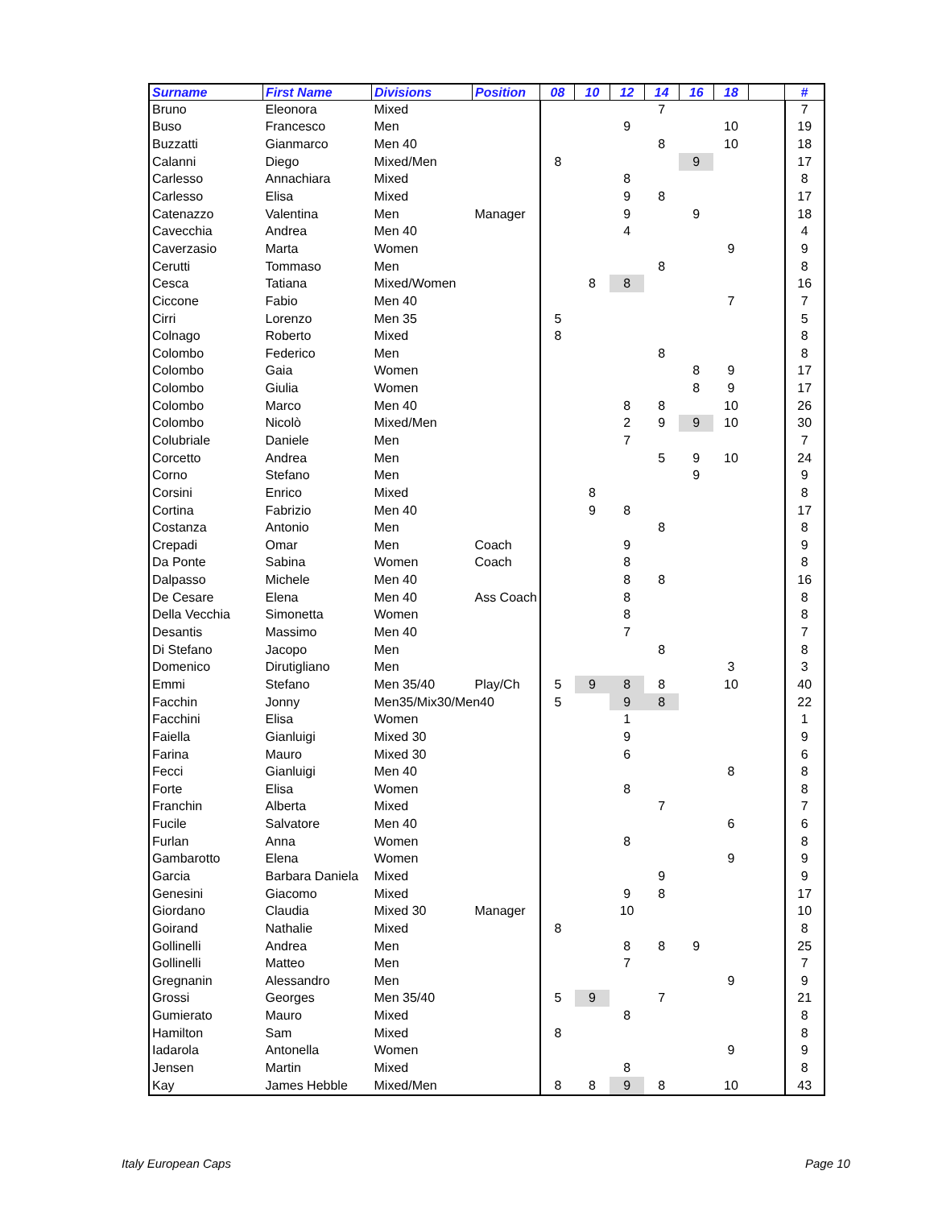| Surname | First Name | Divisions | Position | 08 | 10 | 12 | 14 | 16 | 18 | | # |
| --- | --- | --- | --- | --- | --- | --- | --- | --- | --- | --- | --- |
| Bruno | Eleonora | Mixed | | | | | 7 | | | | 7 |
| Buso | Francesco | Men | | | | 9 | | | 10 | | 19 |
| Buzzatti | Gianmarco | Men 40 | | | | | 8 | | 10 | | 18 |
| Calanni | Diego | Mixed/Men | | 8 | | | | 9 | | | 17 |
| Carlesso | Annachiara | Mixed | | | | 8 | | | | | 8 |
| Carlesso | Elisa | Mixed | | | | 9 | 8 | | | | 17 |
| Catenazzo | Valentina | Men | Manager | | | 9 | | 9 | | | 18 |
| Cavecchia | Andrea | Men 40 | | | | 4 | | | | | 4 |
| Caverzasio | Marta | Women | | | | | | | 9 | | 9 |
| Cerutti | Tommaso | Men | | | | | 8 | | | | 8 |
| Cesca | Tatiana | Mixed/Women | | | 8 | 8 | | | | | 16 |
| Ciccone | Fabio | Men 40 | | | | | | | 7 | | 7 |
| Cirri | Lorenzo | Men 35 | | 5 | | | | | | | 5 |
| Colnago | Roberto | Mixed | | 8 | | | | | | | 8 |
| Colombo | Federico | Men | | | | | 8 | | | | 8 |
| Colombo | Gaia | Women | | | | | | 8 | 9 | | 17 |
| Colombo | Giulia | Women | | | | | | 8 | 9 | | 17 |
| Colombo | Marco | Men 40 | | | | 8 | 8 | | 10 | | 26 |
| Colombo | Nicolò | Mixed/Men | | | | 2 | 9 | 9 | 10 | | 30 |
| Colubriale | Daniele | Men | | | | 7 | | | | | 7 |
| Corcetto | Andrea | Men | | | | | 5 | 9 | 10 | | 24 |
| Corno | Stefano | Men | | | | | | 9 | | | 9 |
| Corsini | Enrico | Mixed | | | 8 | | | | | | 8 |
| Cortina | Fabrizio | Men 40 | | | 9 | 8 | | | | | 17 |
| Costanza | Antonio | Men | | | | | 8 | | | | 8 |
| Crepadi | Omar | Men | Coach | | | 9 | | | | | 9 |
| Da Ponte | Sabina | Women | Coach | | | 8 | | | | | 8 |
| Dalpasso | Michele | Men 40 | | | | 8 | 8 | | | | 16 |
| De Cesare | Elena | Men 40 | Ass Coach | | | 8 | | | | | 8 |
| Della Vecchia | Simonetta | Women | | | | 8 | | | | | 8 |
| Desantis | Massimo | Men 40 | | | | 7 | | | | | 7 |
| Di Stefano | Jacopo | Men | | | | | 8 | | | | 8 |
| Domenico | Dirutigliano | Men | | | | | | | 3 | | 3 |
| Emmi | Stefano | Men 35/40 | Play/Ch | 5 | 9 | 8 | 8 | | 10 | | 40 |
| Facchin | Jonny | Men35/Mix30/Men40 | | 5 | | 9 | 8 | | | | 22 |
| Facchini | Elisa | Women | | | | 1 | | | | | 1 |
| Faiella | Gianluigi | Mixed 30 | | | | 9 | | | | | 9 |
| Farina | Mauro | Mixed 30 | | | | 6 | | | | | 6 |
| Fecci | Gianluigi | Men 40 | | | | | | | 8 | | 8 |
| Forte | Elisa | Women | | | | 8 | | | | | 8 |
| Franchin | Alberta | Mixed | | | | | 7 | | | | 7 |
| Fucile | Salvatore | Men 40 | | | | | | | 6 | | 6 |
| Furlan | Anna | Women | | | | 8 | | | | | 8 |
| Gambarotto | Elena | Women | | | | | | | 9 | | 9 |
| Garcia | Barbara Daniela | Mixed | | | | | 9 | | | | 9 |
| Genesini | Giacomo | Mixed | | | | 9 | 8 | | | | 17 |
| Giordano | Claudia | Mixed 30 | Manager | | | 10 | | | | | 10 |
| Goirand | Nathalie | Mixed | | 8 | | | | | | | 8 |
| Gollinelli | Andrea | Men | | | | 8 | 8 | 9 | | | 25 |
| Gollinelli | Matteo | Men | | | | 7 | | | | | 7 |
| Gregnanin | Alessandro | Men | | | | | | | 9 | | 9 |
| Grossi | Georges | Men 35/40 | | 5 | 9 | | 7 | | | | 21 |
| Gumierato | Mauro | Mixed | | | | 8 | | | | | 8 |
| Hamilton | Sam | Mixed | | 8 | | | | | | | 8 |
| Iadarola | Antonella | Women | | | | | | | 9 | | 9 |
| Jensen | Martin | Mixed | | | | 8 | | | | | 8 |
| Kay | James Hebble | Mixed/Men | | 8 | 8 | 9 | 8 | | 10 | | 43 |
Italy European Caps Page 10